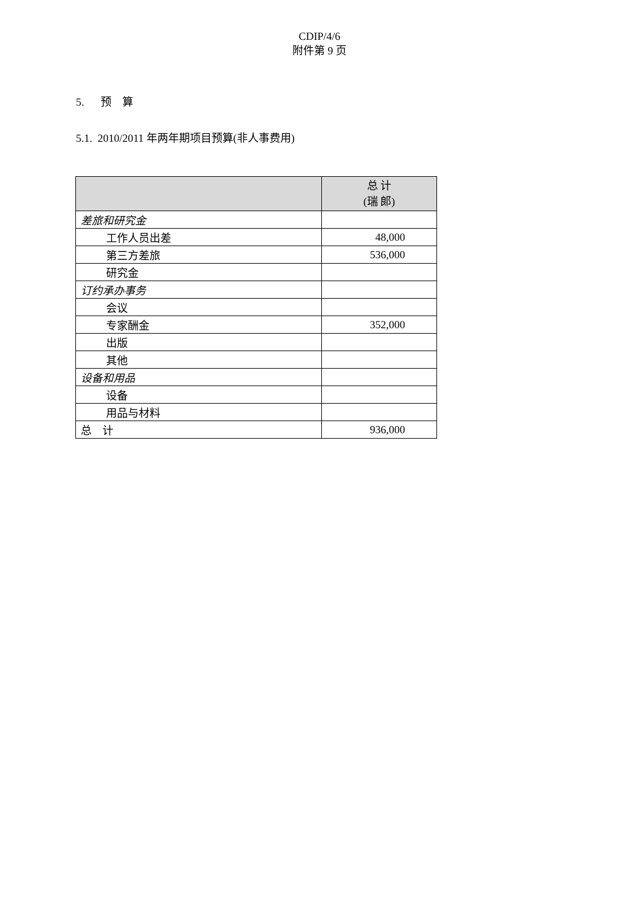CDIP/4/6
附件第 9 页
5. 预　算
5.1. 2010/2011 年两年期项目预算(非人事费用)
| | 总 计 (瑞 郎) |
| --- | --- |
| 差旅和研究金 | |
| 工作人员出差 | 48,000 |
| 第三方差旅 | 536,000 |
| 研究金 | |
| 订约承办事务 | |
| 会议 | |
| 专家酬金 | 352,000 |
| 出版 | |
| 其他 | |
| 设备和用品 | |
| 设备 | |
| 用品与材料 | |
| 总 计 | 936,000 |